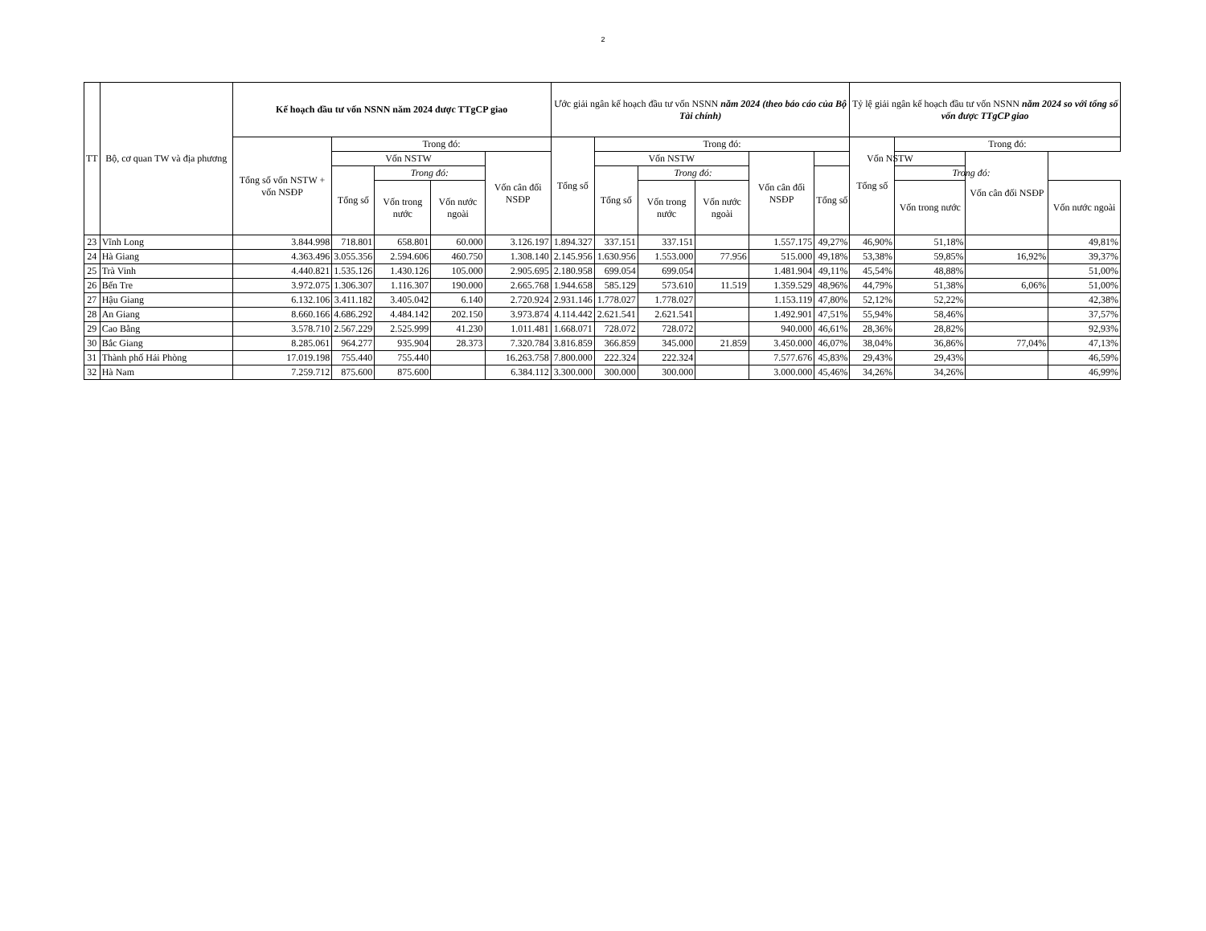2
| TT | Bộ, cơ quan TW và địa phương | Kế hoạch đầu tư vốn NSNN năm 2024 được TTgCP giao | | | | | Ước giải ngân kế hoạch đầu tư vốn NSNN năm 2024 (theo báo cáo của Bộ Tài chính) | | | | | | Tỷ lệ giải ngân kế hoạch đầu tư vốn NSNN năm 2024 so với tổng số vốn được TTgCP giao | | | |
| --- | --- | --- | --- | --- | --- | --- | --- | --- | --- | --- | --- | --- | --- | --- | --- | --- |
| | | Tổng số vốn NSTW + vốn NSĐP | Trong đó: | | | | Tổng số | Trong đó: | | | | | Tổng số | Trong đó: | | |
| | | | Vốn NSTW | | | Vốn cân đối NSĐP | | Vốn NSTW | | | Vốn cân đối NSĐP | Vốn NSTW | | | Vốn cân đối NSĐP | |
| | | | Tổng số | Trong đó: | | | | Tổng số | Trong đó: | | | Tổng số | | Trong đó: | | |
| | | | | Vốn trong nước | Vốn nước ngoài | | | | Vốn trong nước | Vốn nước ngoài | | | | Vốn trong nước | | Vốn nước ngoài |
| 23 | Vĩnh Long | 3.844.998 | 718.801 | 658.801 | 60.000 | 3.126.197 | 1.894.327 | 337.151 | 337.151 | | 1.557.175 | 49,27% | 46,90% | 51,18% | | 49,81% |
| 24 | Hà Giang | 4.363.496 | 3.055.356 | 2.594.606 | 460.750 | 1.308.140 | 2.145.956 | 1.630.956 | 1.553.000 | 77.956 | 515.000 | 49,18% | 53,38% | 59,85% | 16,92% | 39,37% |
| 25 | Trà Vinh | 4.440.821 | 1.535.126 | 1.430.126 | 105.000 | 2.905.695 | 2.180.958 | 699.054 | 699.054 | | 1.481.904 | 49,11% | 45,54% | 48,88% | | 51,00% |
| 26 | Bến Tre | 3.972.075 | 1.306.307 | 1.116.307 | 190.000 | 2.665.768 | 1.944.658 | 585.129 | 573.610 | 11.519 | 1.359.529 | 48,96% | 44,79% | 51,38% | 6,06% | 51,00% |
| 27 | Hậu Giang | 6.132.106 | 3.411.182 | 3.405.042 | 6.140 | 2.720.924 | 2.931.146 | 1.778.027 | 1.778.027 | | 1.153.119 | 47,80% | 52,12% | 52,22% | | 42,38% |
| 28 | An Giang | 8.660.166 | 4.686.292 | 4.484.142 | 202.150 | 3.973.874 | 4.114.442 | 2.621.541 | 2.621.541 | | 1.492.901 | 47,51% | 55,94% | 58,46% | | 37,57% |
| 29 | Cao Bằng | 3.578.710 | 2.567.229 | 2.525.999 | 41.230 | 1.011.481 | 1.668.071 | 728.072 | 728.072 | | 940.000 | 46,61% | 28,36% | 28,82% | | 92,93% |
| 30 | Bắc Giang | 8.285.061 | 964.277 | 935.904 | 28.373 | 7.320.784 | 3.816.859 | 366.859 | 345.000 | 21.859 | 3.450.000 | 46,07% | 38,04% | 36,86% | 77,04% | 47,13% |
| 31 | Thành phố Hải Phòng | 17.019.198 | 755.440 | 755.440 | | 16.263.758 | 7.800.000 | 222.324 | 222.324 | | 7.577.676 | 45,83% | 29,43% | 29,43% | | 46,59% |
| 32 | Hà Nam | 7.259.712 | 875.600 | 875.600 | | 6.384.112 | 3.300.000 | 300.000 | 300.000 | | 3.000.000 | 45,46% | 34,26% | 34,26% | | 46,99% |